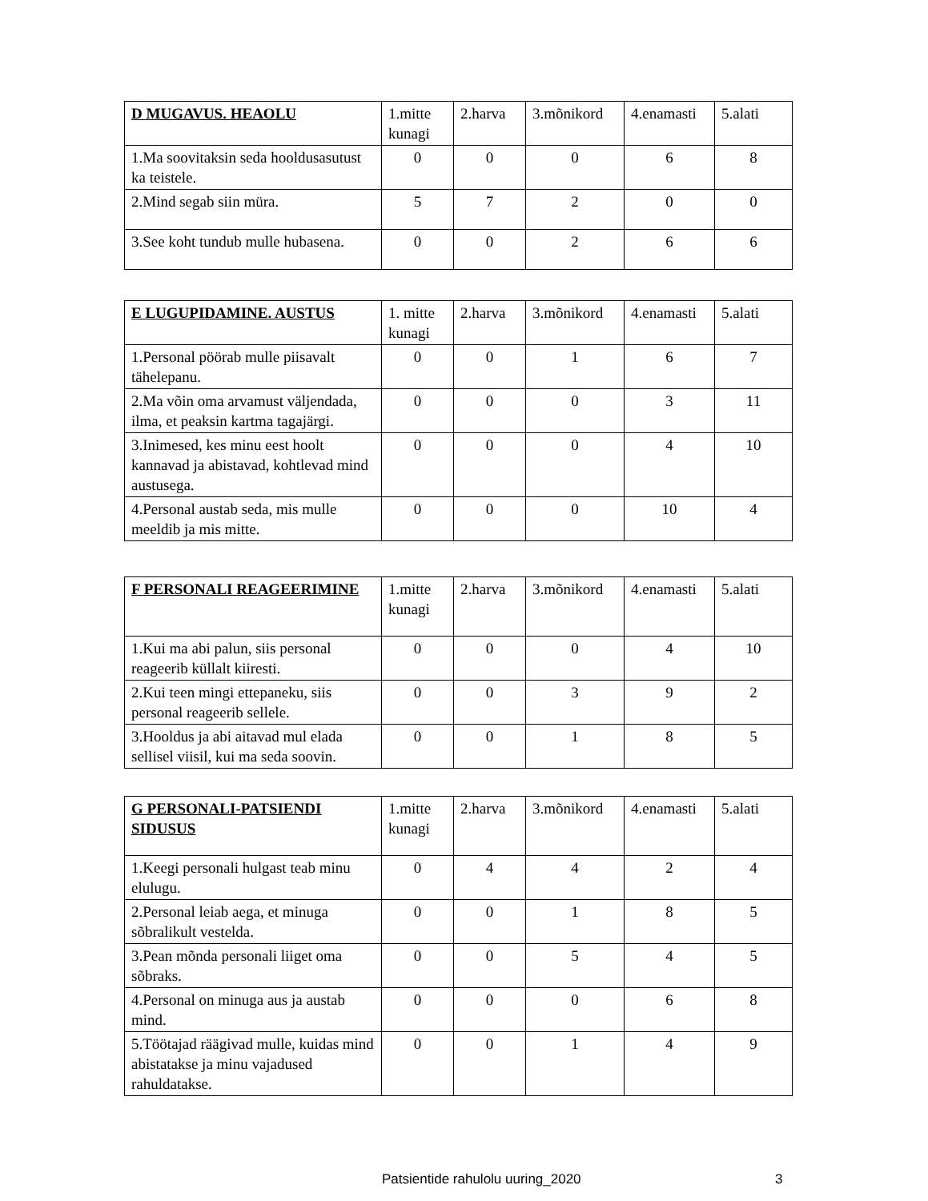| D MUGAVUS. HEAOLU | 1.mitte kunagi | 2.harva | 3.mõnikord | 4.enamasti | 5.alati |
| --- | --- | --- | --- | --- | --- |
| 1.Ma soovitaksin seda hooldusasutust ka teistele. | 0 | 0 | 0 | 6 | 8 |
| 2.Mind segab siin müra. | 5 | 7 | 2 | 0 | 0 |
| 3.See koht tundub mulle hubasena. | 0 | 0 | 2 | 6 | 6 |
| E LUGUPIDAMINE. AUSTUS | 1. mitte kunagi | 2.harva | 3.mõnikord | 4.enamasti | 5.alati |
| --- | --- | --- | --- | --- | --- |
| 1.Personal pöörab mulle piisavalt tähelepanu. | 0 | 0 | 1 | 6 | 7 |
| 2.Ma võin oma arvamust väljendada, ilma, et peaksin kartma tagajärgi. | 0 | 0 | 0 | 3 | 11 |
| 3.Inimesed, kes minu eest hoolt kannavad ja abistavad, kohtlevad mind austusega. | 0 | 0 | 0 | 4 | 10 |
| 4.Personal austab seda, mis mulle meeldib ja mis mitte. | 0 | 0 | 0 | 10 | 4 |
| F PERSONALI REAGEERIMINE | 1.mitte kunagi | 2.harva | 3.mõnikord | 4.enamasti | 5.alati |
| --- | --- | --- | --- | --- | --- |
| 1.Kui ma abi palun, siis personal reageerib küllalt kiiresti. | 0 | 0 | 0 | 4 | 10 |
| 2.Kui teen mingi ettepaneku, siis personal reageerib sellele. | 0 | 0 | 3 | 9 | 2 |
| 3.Hooldus ja abi aitavad mul elada sellisel viisil, kui ma seda soovin. | 0 | 0 | 1 | 8 | 5 |
| G PERSONALI-PATSIENDI SIDUSUS | 1.mitte kunagi | 2.harva | 3.mõnikord | 4.enamasti | 5.alati |
| --- | --- | --- | --- | --- | --- |
| 1.Keegi personali hulgast teab minu elulugu. | 0 | 4 | 4 | 2 | 4 |
| 2.Personal leiab aega, et minuga sõbralikult vestelda. | 0 | 0 | 1 | 8 | 5 |
| 3.Pean mõnda personali liiget oma sõbraks. | 0 | 0 | 5 | 4 | 5 |
| 4.Personal on minuga aus ja austab mind. | 0 | 0 | 0 | 6 | 8 |
| 5.Töötajad räägivad mulle, kuidas mind abistatakse ja minu vajadused rahuldatakse. | 0 | 0 | 1 | 4 | 9 |
Patsientide rahulolu uuring_2020 3